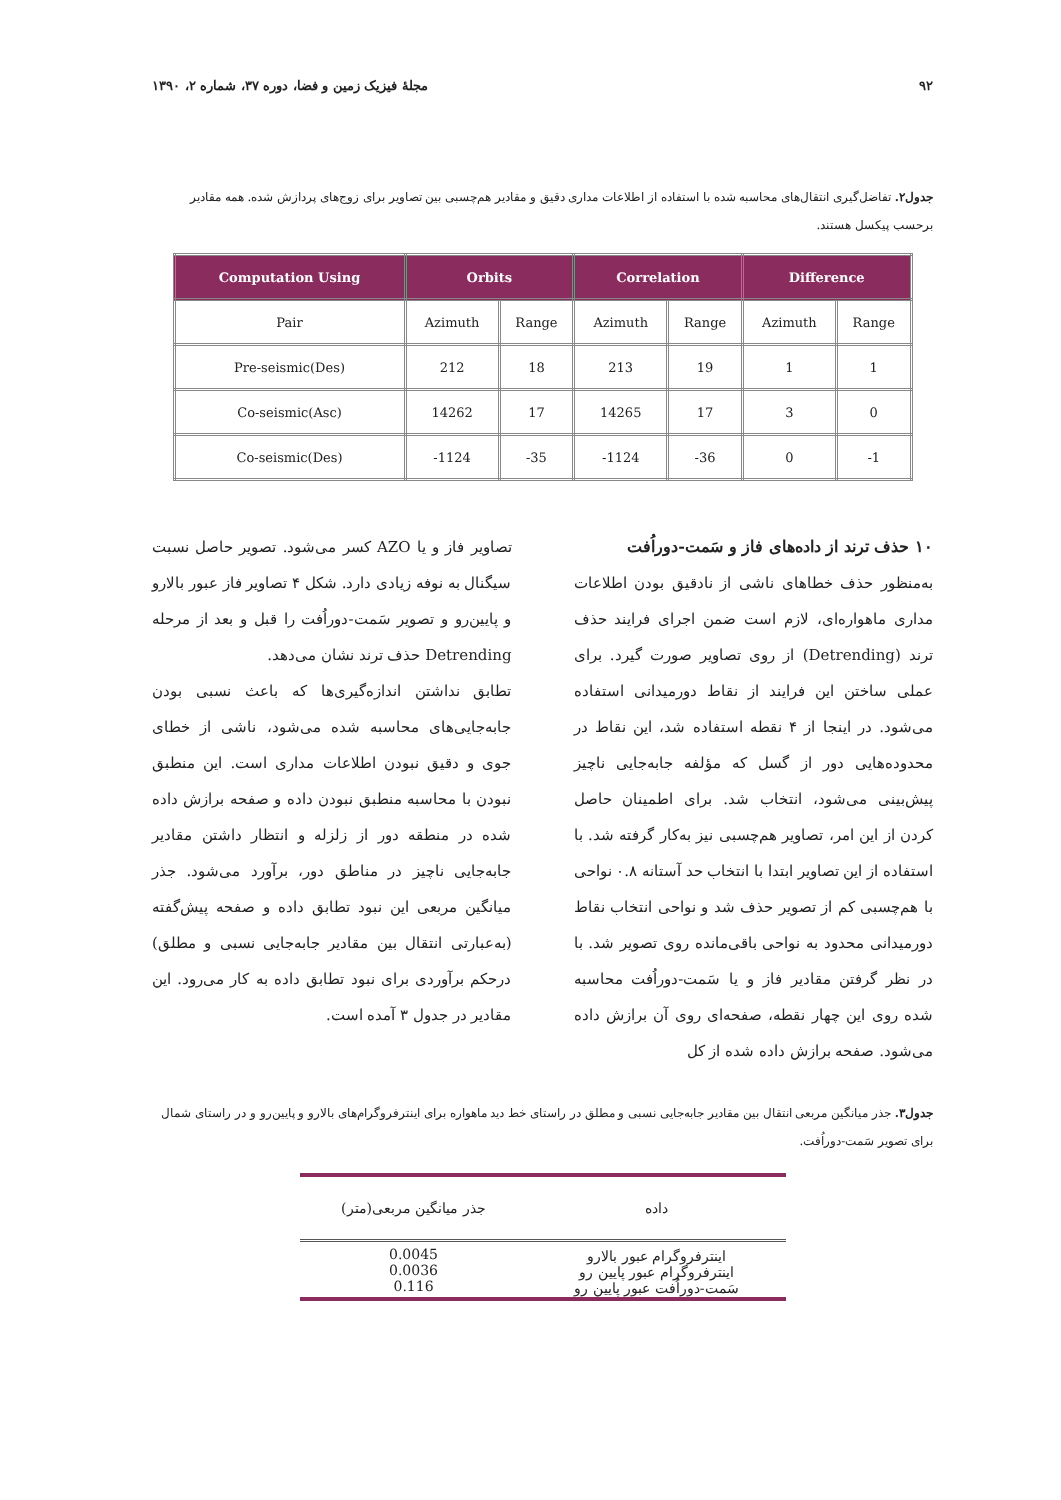۹۲ مجلهٔ فیزیک زمین و فضا، دوره ۳۷، شماره ۲، ۱۳۹۰
جدول۲. تفاضل‌گیری انتقال‌های محاسبه شده با استفاده از اطلاعات مداری دقیق و مقادیر هم‌چسبی بین تصاویر برای زوج‌های پردازش شده. همه مقادیر برحسب پیکسل هستند.
| Computation Using | Orbits | | Correlation | | Difference | |
| --- | --- | --- | --- | --- | --- | --- |
| Pair | Azimuth | Range | Azimuth | Range | Azimuth | Range |
| Pre-seismic(Des) | 212 | 18 | 213 | 19 | 1 | 1 |
| Co-seismic(Asc) | 14262 | 17 | 14265 | 17 | 3 | 0 |
| Co-seismic(Des) | -1124 | -35 | -1124 | -36 | 0 | -1 |
۱۰ حذف ترند از داده‌های فاز و سَمت-دوراُفت
به‌منظور حذف خطاهای ناشی از نادقیق بودن اطلاعات مداری ماهواره‌ای، لازم است ضمن اجرای فرایند حذف ترند (Detrending) از روی تصاویر صورت گیرد. برای عملی ساختن این فرایند از نقاط دورمیدانی استفاده می‌شود. در اینجا از ۴ نقطه استفاده شد، این نقاط در محدوده‌هایی دور از گسل که مؤلفه جابه‌جایی ناچیز پیش‌بینی می‌شود، انتخاب شد. برای اطمینان حاصل کردن از این امر، تصاویر هم‌چسبی نیز به‌کار گرفته شد. با استفاده از این تصاویر ابتدا با انتخاب حد آستانه ۰.۸ نواحی با هم‌چسبی کم از تصویر حذف شد و نواحی انتخاب نقاط دورمیدانی محدود به نواحی باقی‌مانده روی تصویر شد. با در نظر گرفتن مقادیر فاز و یا سَمت-دوراُفت محاسبه شده روی این چهار نقطه، صفحه‌ای روی آن برازش داده می‌شود. صفحه برازش داده شده از کل
تصاویر فاز و یا AZO کسر می‌شود. تصویر حاصل نسبت سیگنال به نوفه زیادی دارد. شکل ۴ تصاویر فاز عبور بالارو و پایین‌رو و تصویر سَمت-دوراُفت را قبل و بعد از مرحله Detrending حذف ترند نشان می‌دهد.
تطابق نداشتن اندازه‌گیری‌ها که باعث نسبی بودن جابه‌جایی‌های محاسبه شده می‌شود، ناشی از خطای جوی و دقیق نبودن اطلاعات مداری است. این منطبق نبودن با محاسبه منطبق نبودن داده و صفحه برازش داده شده در منطقه دور از زلزله و انتظار داشتن مقادیر جابه‌جایی ناچیز در مناطق دور، برآورد می‌شود. جذر میانگین مربعی این نبود تطابق داده و صفحه پیش‌گفته (به‌عبارتی انتقال بین مقادیر جابه‌جایی نسبی و مطلق) درحکم برآوردی برای نبود تطابق داده به کار می‌رود. این مقادیر در جدول ۳ آمده است.
جدول۳. جذر میانگین مربعی انتقال بین مقادیر جابه‌جایی نسبی و مطلق در راستای خط دید ماهواره برای اینترفروگرام‌های بالارو و پایین‌رو و در راستای شمال برای تصویر سَمت-دوراُفت.
| داده | جذر میانگین مربعی(متر) |
| --- | --- |
| اینترفروگرام عبور بالارو اینترفروگرام عبور پایین رو سَمت-دوراُفت عبور پایین رو | 0.0045 0.0036 0.116 |